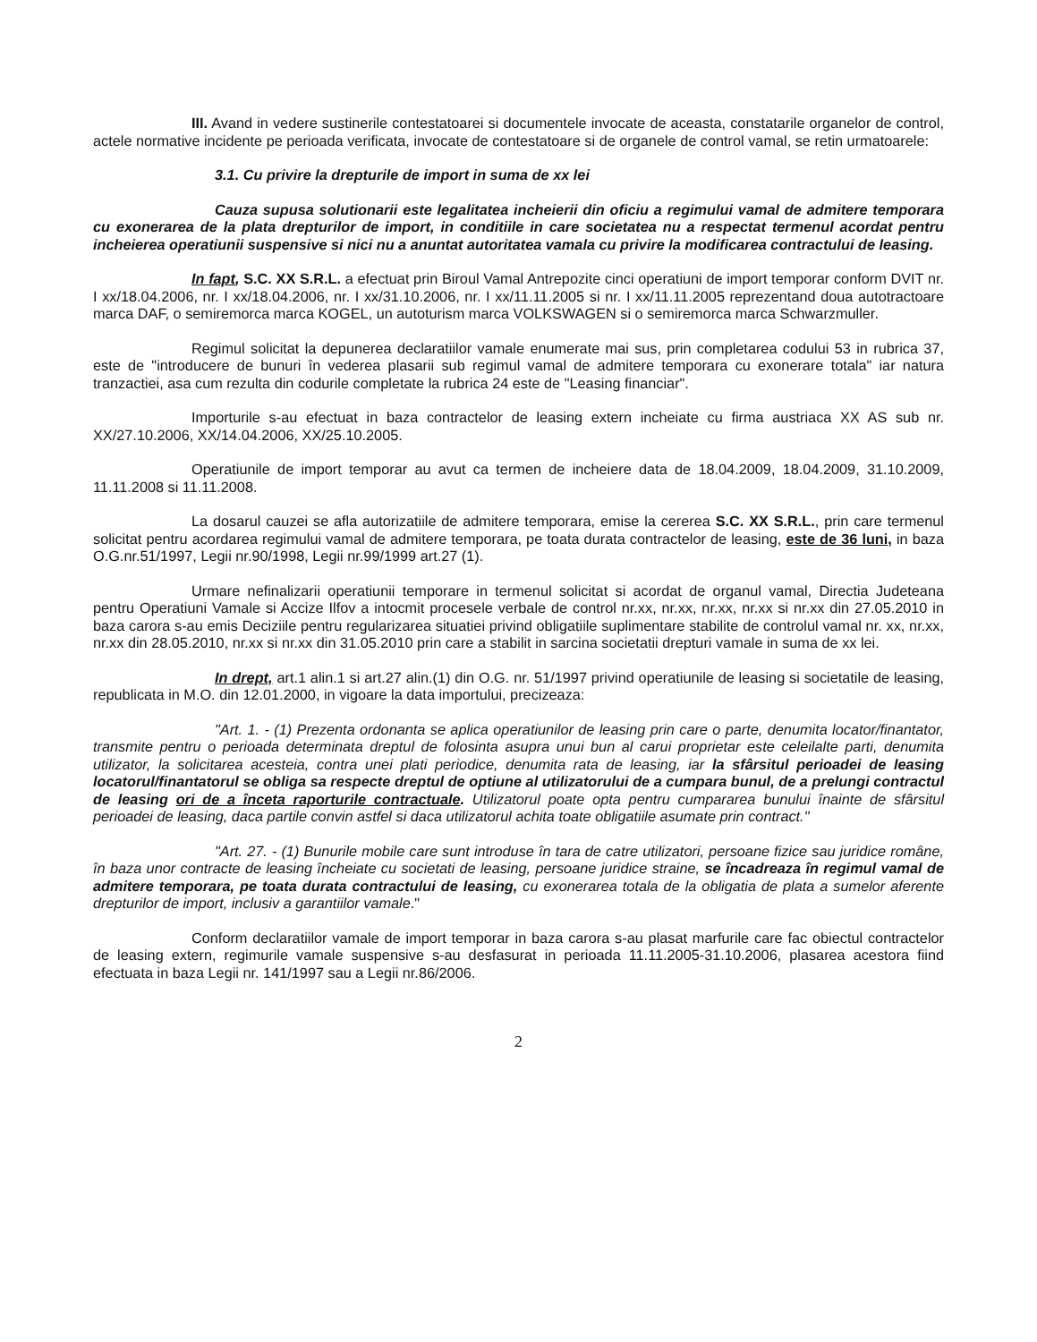III. Avand in vedere sustinerile contestatoarei si documentele invocate de aceasta, constatarile organelor de control, actele normative incidente pe perioada verificata, invocate de contestatoare si de organele de control vamal, se retin urmatoarele:
3.1. Cu privire la drepturile de import in suma de xx lei
Cauza supusa solutionarii este legalitatea incheierii din oficiu a regimului vamal de admitere temporara cu exonerarea de la plata drepturilor de import, in conditiile in care societatea nu a respectat termenul acordat pentru incheierea operatiunii suspensive si nici nu a anuntat autoritatea vamala cu privire la modificarea contractului de leasing.
In fapt, S.C. XX S.R.L. a efectuat prin Biroul Vamal Antrepozite cinci operatiuni de import temporar conform DVIT nr. I xx/18.04.2006, nr. I xx/18.04.2006, nr. I xx/31.10.2006, nr. I xx/11.11.2005 si nr. I xx/11.11.2005 reprezentand doua autotractoare marca DAF, o semiremorca marca KOGEL, un autoturism marca VOLKSWAGEN si o semiremorca marca Schwarzmuller.
Regimul solicitat la depunerea declaratiilor vamale enumerate mai sus, prin completarea codului 53 in rubrica 37, este de "introducere de bunuri în vederea plasarii sub regimul vamal de admitere temporara cu exonerare totala" iar natura tranzactiei, asa cum rezulta din codurile completate la rubrica 24 este de "Leasing financiar".
Importurile s-au efectuat in baza contractelor de leasing extern incheiate cu firma austriaca XX AS sub nr. XX/27.10.2006, XX/14.04.2006, XX/25.10.2005.
Operatiunile de import temporar au avut ca termen de incheiere data de 18.04.2009, 18.04.2009, 31.10.2009, 11.11.2008 si 11.11.2008.
La dosarul cauzei se afla autorizatiile de admitere temporara, emise la cererea S.C. XX S.R.L., prin care termenul solicitat pentru acordarea regimului vamal de admitere temporara, pe toata durata contractelor de leasing, este de 36 luni, in baza O.G.nr.51/1997, Legii nr.90/1998, Legii nr.99/1999 art.27 (1).
Urmare nefinalizarii operatiunii temporare in termenul solicitat si acordat de organul vamal, Directia Judeteana pentru Operatiuni Vamale si Accize Ilfov a intocmit procesele verbale de control nr.xx, nr.xx, nr.xx, nr.xx si nr.xx din 27.05.2010 in baza carora s-au emis Deciziile pentru regularizarea situatiei privind obligatiile suplimentare stabilite de controlul vamal nr. xx, nr.xx, nr.xx din 28.05.2010, nr.xx si nr.xx din 31.05.2010 prin care a stabilit in sarcina societatii drepturi vamale in suma de xx lei.
In drept, art.1 alin.1 si art.27 alin.(1) din O.G. nr. 51/1997 privind operatiunile de leasing si societatile de leasing, republicata in M.O. din 12.01.2000, in vigoare la data importului, precizeaza:
"Art. 1. - (1) Prezenta ordonanta se aplica operatiunilor de leasing prin care o parte, denumita locator/finantator, transmite pentru o perioada determinata dreptul de folosinta asupra unui bun al carui proprietar este celeilalte parti, denumita utilizator, la solicitarea acesteia, contra unei plati periodice, denumita rata de leasing, iar la sfârsitul perioadei de leasing locatorul/finantatorul se obliga sa respecte dreptul de optiune al utilizatorului de a cumpara bunul, de a prelungi contractul de leasing ori de a înceta raporturile contractuale. Utilizatorul poate opta pentru cumpararea bunului înainte de sfârsitul perioadei de leasing, daca partile convin astfel si daca utilizatorul achita toate obligatiile asumate prin contract."
"Art. 27. - (1) Bunurile mobile care sunt introduse în tara de catre utilizatori, persoane fizice sau juridice române, în baza unor contracte de leasing încheiate cu societati de leasing, persoane juridice straine, se încadreaza în regimul vamal de admitere temporara, pe toata durata contractului de leasing, cu exonerarea totala de la obligatia de plata a sumelor aferente drepturilor de import, inclusiv a garantiilor vamale."
Conform declaratiilor vamale de import temporar in baza carora s-au plasat marfurile care fac obiectul contractelor de leasing extern, regimurile vamale suspensive s-au desfasurat in perioada 11.11.2005-31.10.2006, plasarea acestora fiind efectuata in baza Legii nr. 141/1997 sau a Legii nr.86/2006.
2